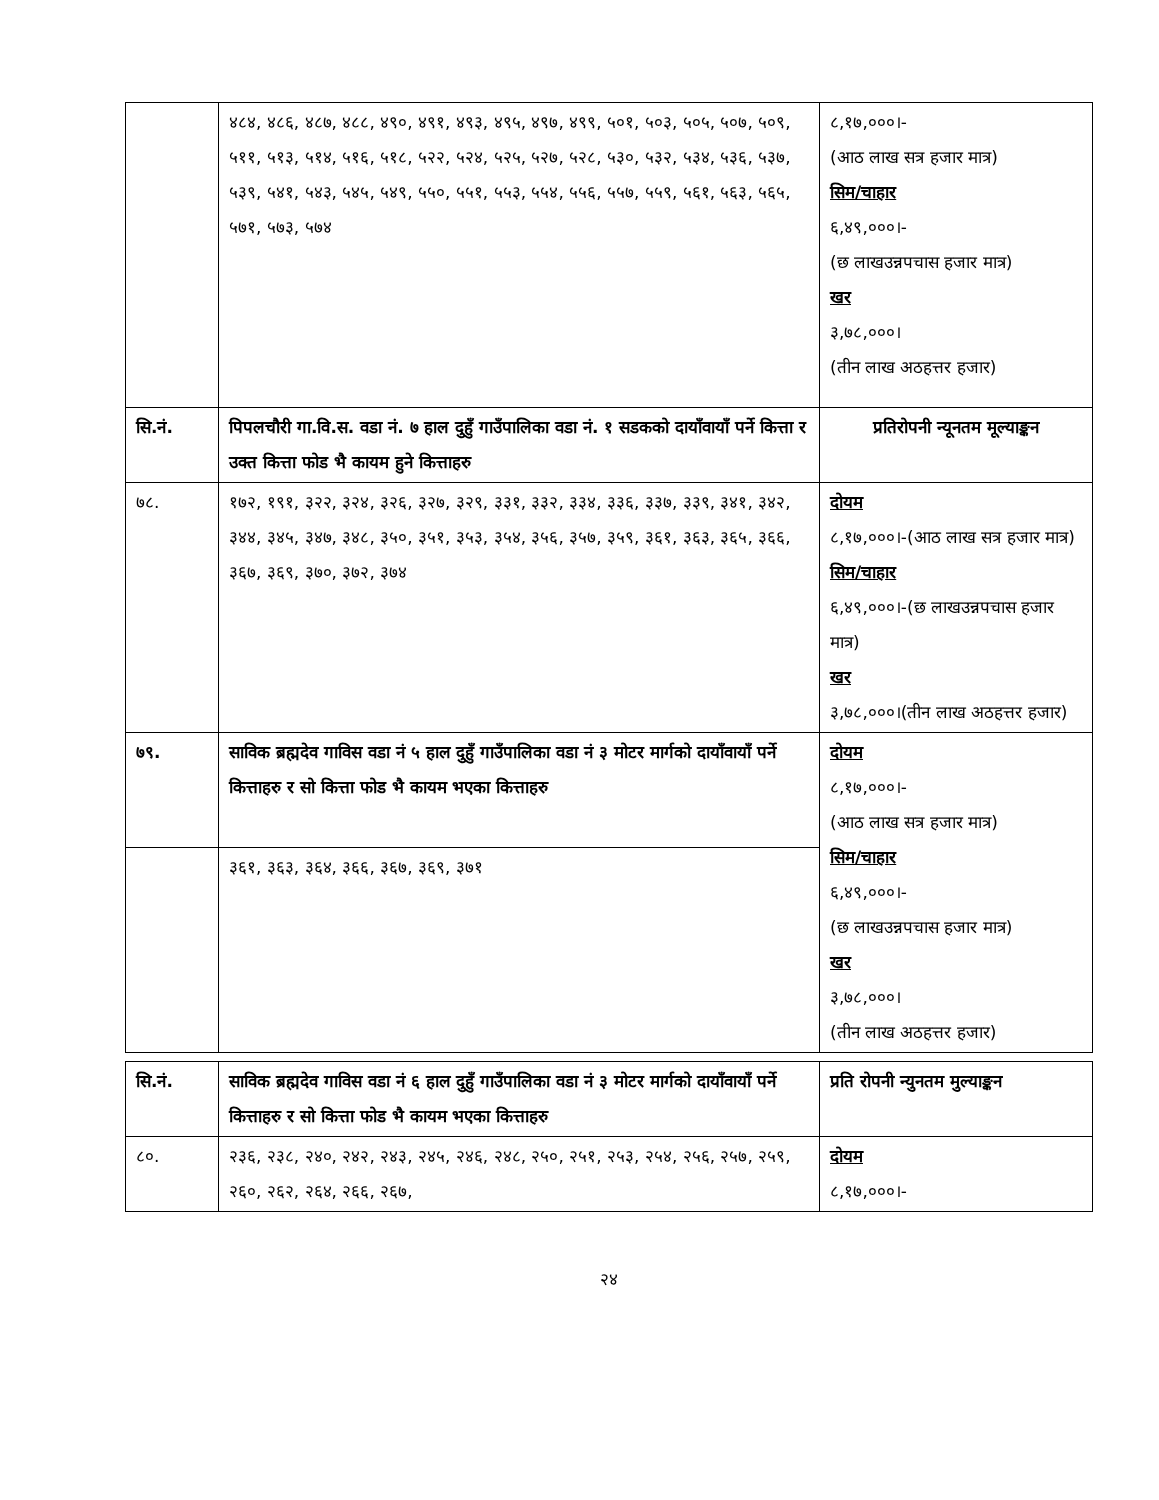| | ४८४, ४८६, ४८७, ४८८, ४९०, ४९१, ४९३, ४९५, ४९७, ४९९, ५०१, ५०३, ५०५, ५०७, ५०९, ५११, ५१३, ५१४, ५१६, ५१८, ५२२, ५२४, ५२५, ५२७, ५२८, ५३०, ५३२, ५३४, ५३६, ५३७, ५३९, ५४१, ५४३, ५४५, ५४९, ५५०, ५५१, ५५३, ५५४, ५५६, ५५७, ५५९, ५६१, ५६३, ५६५, ५७१, ५७३, ५७४ | ८,१७,०००।- (आठ लाख सत्र हजार मात्र) सिम/चाहार ६,४९,०००।- (छ लाखउन्नपचास हजार मात्र) खर ३,७८,०००। (तीन लाख अठहत्तर हजार) |
| सि.नं. | पिपलचौरी गा.वि.स. वडा नं. ७ हाल दुहुँ गाउँपालिका वडा नं. १ सडकको दायाँवायाँ पर्ने कित्ता र उक्त कित्ता फोड भै कायम हुने कित्ताहरु | प्रतिरोपनी न्यूनतम मूल्याङ्कन |
| ७८. | १७२, १९१, ३२२, ३२४, ३२६, ३२७, ३२९, ३३१, ३३२, ३३४, ३३६, ३३७, ३३९, ३४१, ३४२, ३४४, ३४५, ३४७, ३४८, ३५०, ३५१, ३५३, ३५४, ३५६, ३५७, ३५९, ३६१, ३६३, ३६५, ३६६, ३६७, ३६९, ३७०, ३७२, ३७४ | दोयम ८,१७,०००।-(आठ लाख सत्र हजार मात्र) सिम/चाहार ६,४९,०००।-(छ लाखउन्नपचास हजार मात्र) खर ३,७८,०००।(तीन लाख अठहत्तर हजार) |
| ७९. | साविक ब्रह्मदेव गाविस वडा नं ५ हाल दुहुँ गाउँपालिका वडा नं ३ मोटर मार्गको दायाँवायाँ पर्ने कित्ताहरु र सो कित्ता फोड भै कायम भएका कित्ताहरु | दोयम ८,१७,०००।- (आठ लाख सत्र हजार मात्र) सिम/चाहार ६,४९,०००।- (छ लाखउन्नपचास हजार मात्र) खर ३,७८,०००। (तीन लाख अठहत्तर हजार) |
| | ३६१, ३६३, ३६४, ३६६, ३६७, ३६९, ३७१ | |
| सि.नं. | साविक ब्रह्मदेव गाविस वडा नं ६ हाल दुहुँ गाउँपालिका वडा नं ३ मोटर मार्गको दायाँवायाँ पर्ने कित्ताहरु र सो कित्ता फोड भै कायम भएका कित्ताहरु | प्रति रोपनी न्युनतम मुल्याङ्कन |
| --- | --- | --- |
| ८०. | २३६, २३८, २४०, २४२, २४३, २४५, २४६, २४८, २५०, २५१, २५३, २५४, २५६, २५७, २५९, २६०, २६२, २६४, २६६, २६७, | दोयम ८,१७,०००।- |
२४